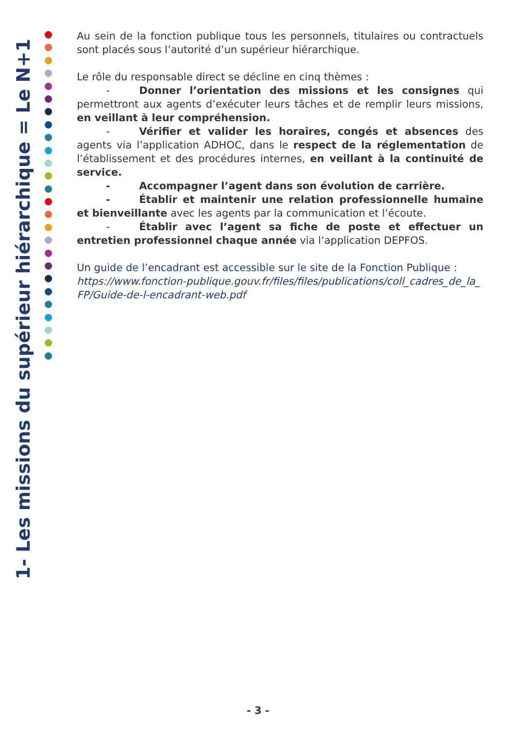1- Les missions du supérieur hiérarchique = Le N+1
Au sein de la fonction publique tous les personnels, titulaires ou contractuels sont placés sous l’autorité d’un supérieur hiérarchique.
Le rôle du responsable direct se décline en cinq thèmes :
- Donner l’orientation des missions et les consignes qui permettront aux agents d’exécuter leurs tâches et de remplir leurs missions, en veillant à leur compréhension.
- Vérifier et valider les horaires, congés et absences des agents via l’application ADHOC, dans le respect de la réglementation de l’établissement et des procédures internes, en veillant à la continuité de service.
- Accompagner l’agent dans son évolution de carrière.
- Établir et maintenir une relation professionnelle humaine et bienveillante avec les agents par la communication et l’écoute.
- Établir avec l’agent sa fiche de poste et effectuer un entretien professionnel chaque année via l’application DEPFOS.
Un guide de l’encadrant est accessible sur le site de la Fonction Publique :
https://www.fonction-publique.gouv.fr/files/files/publications/coll_cadres_de_la_ FP/Guide-de-l-encadrant-web.pdf
- 3 -